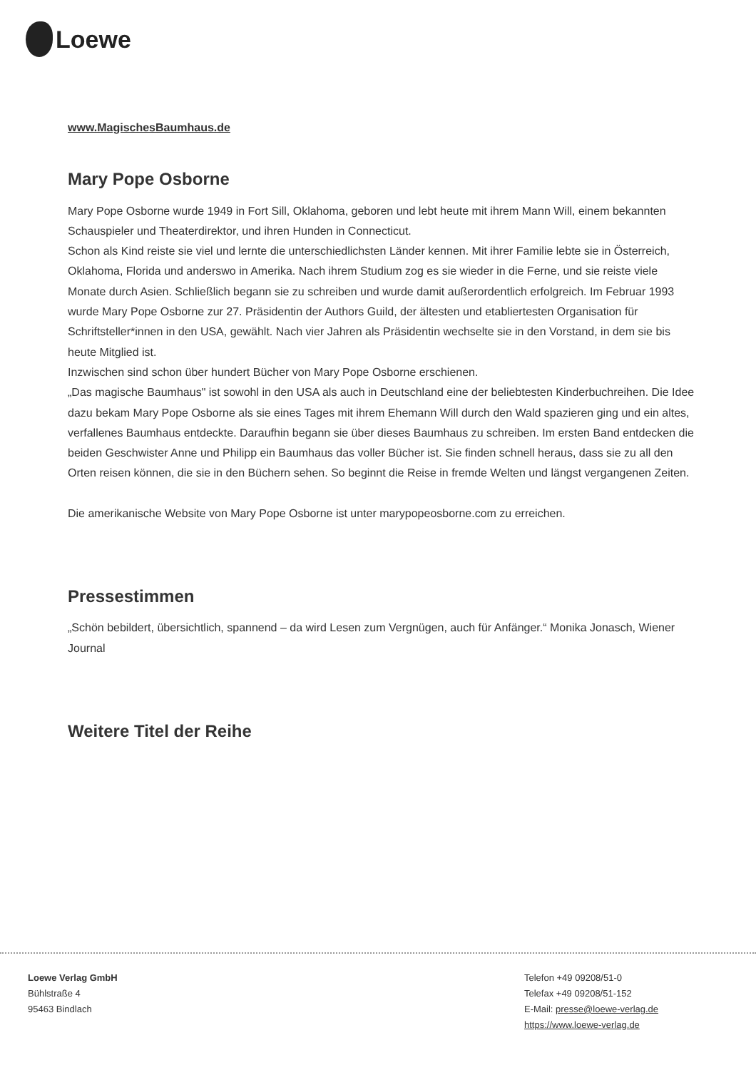Loewe
www.MagischesBaumhaus.de
Mary Pope Osborne
Mary Pope Osborne wurde 1949 in Fort Sill, Oklahoma, geboren und lebt heute mit ihrem Mann Will, einem bekannten Schauspieler und Theaterdirektor, und ihren Hunden in Connecticut.
Schon als Kind reiste sie viel und lernte die unterschiedlichsten Länder kennen. Mit ihrer Familie lebte sie in Österreich, Oklahoma, Florida und anderswo in Amerika. Nach ihrem Studium zog es sie wieder in die Ferne, und sie reiste viele Monate durch Asien. Schließlich begann sie zu schreiben und wurde damit außerordentlich erfolgreich. Im Februar 1993 wurde Mary Pope Osborne zur 27. Präsidentin der Authors Guild, der ältesten und etabliertesten Organisation für Schriftsteller*innen in den USA, gewählt. Nach vier Jahren als Präsidentin wechselte sie in den Vorstand, in dem sie bis heute Mitglied ist.
Inzwischen sind schon über hundert Bücher von Mary Pope Osborne erschienen.
„Das magische Baumhaus" ist sowohl in den USA als auch in Deutschland eine der beliebtesten Kinderbuchreihen. Die Idee dazu bekam Mary Pope Osborne als sie eines Tages mit ihrem Ehemann Will durch den Wald spazieren ging und ein altes, verfallenes Baumhaus entdeckte. Daraufhin begann sie über dieses Baumhaus zu schreiben. Im ersten Band entdecken die beiden Geschwister Anne und Philipp ein Baumhaus das voller Bücher ist. Sie finden schnell heraus, dass sie zu all den Orten reisen können, die sie in den Büchern sehen. So beginnt die Reise in fremde Welten und längst vergangenen Zeiten.
Die amerikanische Website von Mary Pope Osborne ist unter marypopeosborne.com zu erreichen.
Pressestimmen
„Schön bebildert, übersichtlich, spannend – da wird Lesen zum Vergnügen, auch für Anfänger.“ Monika Jonasch, Wiener Journal
Weitere Titel der Reihe
Loewe Verlag GmbH
Bühlstraße 4
95463 Bindlach
Telefon +49 09208/51-0
Telefax +49 09208/51-152
E-Mail: presse@loewe-verlag.de
https://www.loewe-verlag.de